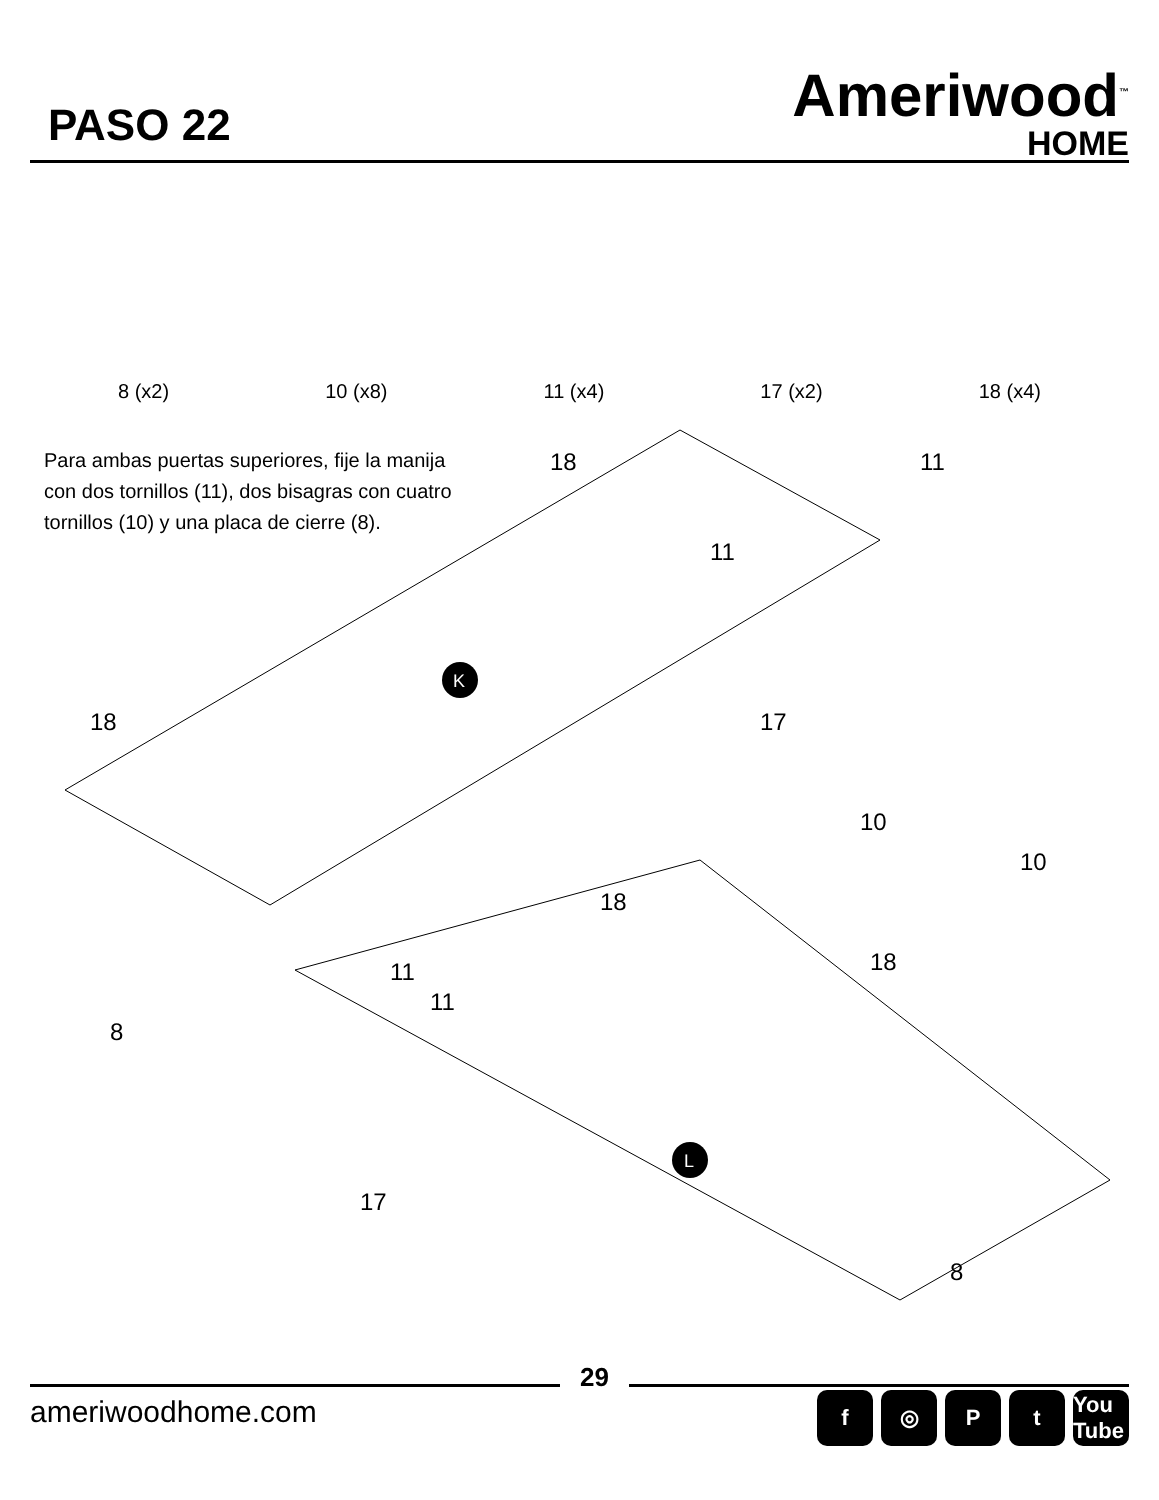PASO 22
Ameriwood<sup>™</sup>
HOME
8 (x2) 10 (x8) 11 (x4) 17 (x2) 18 (x4)
Para ambas puertas superiores, fije la manija con dos tornillos (11), dos bisagras con cuatro tornillos (10) y una placa de cierre (8).
K
L
18
11
11
17
18
18
11
11
17
8
10
10
18
8
29
ameriwoodhome.com
f ◎ Pt You Tube